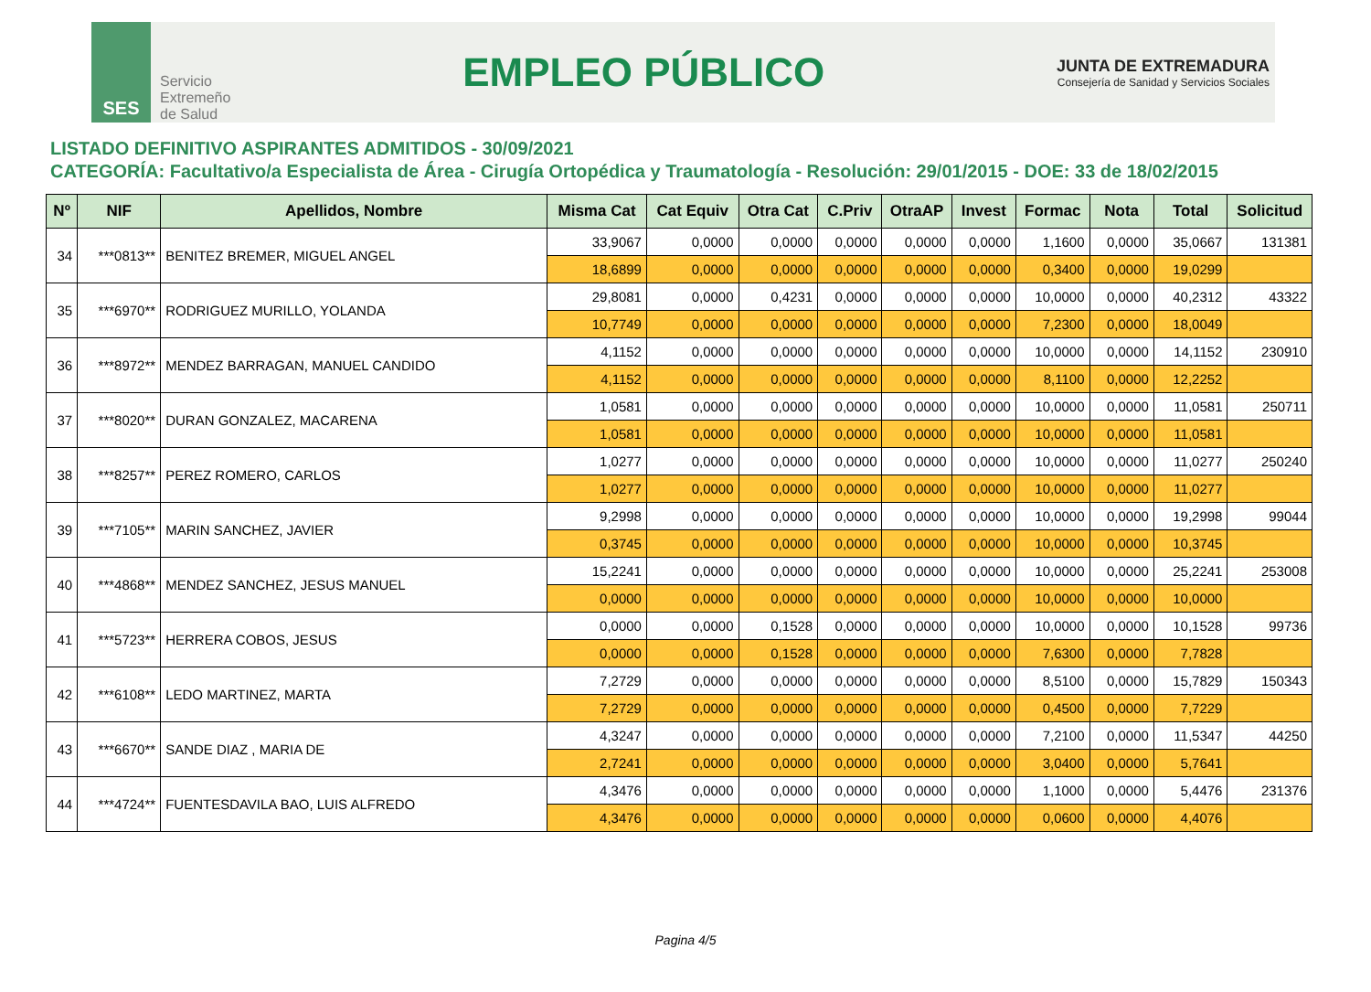SES
Servicio
Extremeño
de Salud
EMPLEO PÚBLICO
JUNTA DE EXTREMADURA
Consejería de Sanidad y Servicios Sociales
LISTADO DEFINITIVO ASPIRANTES ADMITIDOS - 30/09/2021
CATEGORÍA: Facultativo/a Especialista de Área - Cirugía Ortopédica y Traumatología - Resolución: 29/01/2015 - DOE: 33 de 18/02/2015
| Nº | NIF | Apellidos, Nombre | Misma Cat | Cat Equiv | Otra Cat | C.Priv | OtraAP | Invest | Formac | Nota | Total | Solicitud |
| --- | --- | --- | --- | --- | --- | --- | --- | --- | --- | --- | --- | --- |
| 34 | ***0813** | BENITEZ BREMER, MIGUEL ANGEL | 33,9067 | 0,0000 | 0,0000 | 0,0000 | 0,0000 | 0,0000 | 1,1600 | 0,0000 | 35,0667 | 131381 |
| | | | 18,6899 | 0,0000 | 0,0000 | 0,0000 | 0,0000 | 0,0000 | 0,3400 | 0,0000 | 19,0299 | |
| 35 | ***6970** | RODRIGUEZ MURILLO, YOLANDA | 29,8081 | 0,0000 | 0,4231 | 0,0000 | 0,0000 | 0,0000 | 10,0000 | 0,0000 | 40,2312 | 43322 |
| | | | 10,7749 | 0,0000 | 0,0000 | 0,0000 | 0,0000 | 0,0000 | 7,2300 | 0,0000 | 18,0049 | |
| 36 | ***8972** | MENDEZ BARRAGAN, MANUEL CANDIDO | 4,1152 | 0,0000 | 0,0000 | 0,0000 | 0,0000 | 0,0000 | 10,0000 | 0,0000 | 14,1152 | 230910 |
| | | | 4,1152 | 0,0000 | 0,0000 | 0,0000 | 0,0000 | 0,0000 | 8,1100 | 0,0000 | 12,2252 | |
| 37 | ***8020** | DURAN GONZALEZ, MACARENA | 1,0581 | 0,0000 | 0,0000 | 0,0000 | 0,0000 | 0,0000 | 10,0000 | 0,0000 | 11,0581 | 250711 |
| | | | 1,0581 | 0,0000 | 0,0000 | 0,0000 | 0,0000 | 0,0000 | 10,0000 | 0,0000 | 11,0581 | |
| 38 | ***8257** | PEREZ ROMERO, CARLOS | 1,0277 | 0,0000 | 0,0000 | 0,0000 | 0,0000 | 0,0000 | 10,0000 | 0,0000 | 11,0277 | 250240 |
| | | | 1,0277 | 0,0000 | 0,0000 | 0,0000 | 0,0000 | 0,0000 | 10,0000 | 0,0000 | 11,0277 | |
| 39 | ***7105** | MARIN SANCHEZ, JAVIER | 9,2998 | 0,0000 | 0,0000 | 0,0000 | 0,0000 | 0,0000 | 10,0000 | 0,0000 | 19,2998 | 99044 |
| | | | 0,3745 | 0,0000 | 0,0000 | 0,0000 | 0,0000 | 0,0000 | 10,0000 | 0,0000 | 10,3745 | |
| 40 | ***4868** | MENDEZ SANCHEZ, JESUS MANUEL | 15,2241 | 0,0000 | 0,0000 | 0,0000 | 0,0000 | 0,0000 | 10,0000 | 0,0000 | 25,2241 | 253008 |
| | | | 0,0000 | 0,0000 | 0,0000 | 0,0000 | 0,0000 | 0,0000 | 10,0000 | 0,0000 | 10,0000 | |
| 41 | ***5723** | HERRERA COBOS, JESUS | 0,0000 | 0,0000 | 0,1528 | 0,0000 | 0,0000 | 0,0000 | 10,0000 | 0,0000 | 10,1528 | 99736 |
| | | | 0,0000 | 0,0000 | 0,1528 | 0,0000 | 0,0000 | 0,0000 | 7,6300 | 0,0000 | 7,7828 | |
| 42 | ***6108** | LEDO MARTINEZ, MARTA | 7,2729 | 0,0000 | 0,0000 | 0,0000 | 0,0000 | 0,0000 | 8,5100 | 0,0000 | 15,7829 | 150343 |
| | | | 7,2729 | 0,0000 | 0,0000 | 0,0000 | 0,0000 | 0,0000 | 0,4500 | 0,0000 | 7,7229 | |
| 43 | ***6670** | SANDE DIAZ , MARIA DE | 4,3247 | 0,0000 | 0,0000 | 0,0000 | 0,0000 | 0,0000 | 7,2100 | 0,0000 | 11,5347 | 44250 |
| | | | 2,7241 | 0,0000 | 0,0000 | 0,0000 | 0,0000 | 0,0000 | 3,0400 | 0,0000 | 5,7641 | |
| 44 | ***4724** | FUENTESDAVILA BAO, LUIS ALFREDO | 4,3476 | 0,0000 | 0,0000 | 0,0000 | 0,0000 | 0,0000 | 1,1000 | 0,0000 | 5,4476 | 231376 |
| | | | 4,3476 | 0,0000 | 0,0000 | 0,0000 | 0,0000 | 0,0000 | 0,0600 | 0,0000 | 4,4076 | |
Pagina 4/5